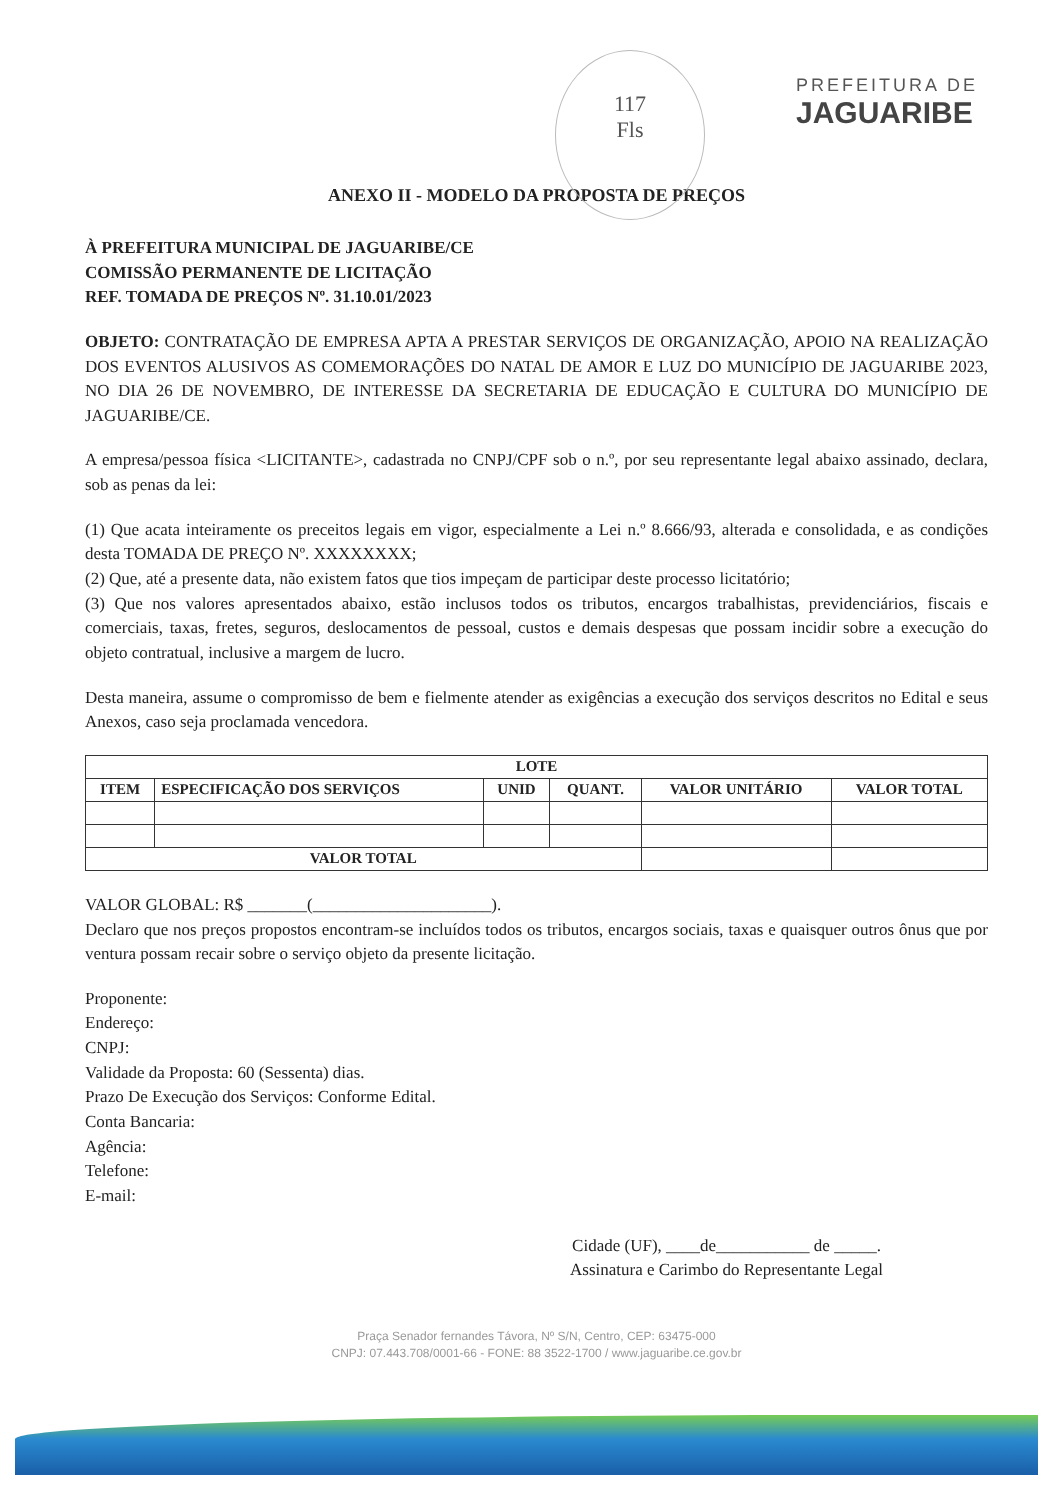117
Fls
PREFEITURA DE
JAGUARIBE
ANEXO II - MODELO DA PROPOSTA DE PREÇOS
À PREFEITURA MUNICIPAL DE JAGUARIBE/CE
COMISSÃO PERMANENTE DE LICITAÇÃO
REF. TOMADA DE PREÇOS Nº. 31.10.01/2023
OBJETO: CONTRATAÇÃO DE EMPRESA APTA A PRESTAR SERVIÇOS DE ORGANIZAÇÃO, APOIO NA REALIZAÇÃO DOS EVENTOS ALUSIVOS AS COMEMORAÇÕES DO NATAL DE AMOR E LUZ DO MUNICÍPIO DE JAGUARIBE 2023, NO DIA 26 DE NOVEMBRO, DE INTERESSE DA SECRETARIA DE EDUCAÇÃO E CULTURA DO MUNICÍPIO DE JAGUARIBE/CE.
A empresa/pessoa física <LICITANTE>, cadastrada no CNPJ/CPF sob o n.º, por seu representante legal abaixo assinado, declara, sob as penas da lei:
(1) Que acata inteiramente os preceitos legais em vigor, especialmente a Lei n.º 8.666/93, alterada e consolidada, e as condições desta TOMADA DE PREÇO Nº. XXXXXXXX;
(2) Que, até a presente data, não existem fatos que tios impeçam de participar deste processo licitatório;
(3) Que nos valores apresentados abaixo, estão inclusos todos os tributos, encargos trabalhistas, previdenciários, fiscais e comerciais, taxas, fretes, seguros, deslocamentos de pessoal, custos e demais despesas que possam incidir sobre a execução do objeto contratual, inclusive a margem de lucro.
Desta maneira, assume o compromisso de bem e fielmente atender as exigências a execução dos serviços descritos no Edital e seus Anexos, caso seja proclamada vencedora.
| LOTE | | | | | |
| --- | --- | --- | --- | --- | --- |
| ITEM | ESPECIFICAÇÃO DOS SERVIÇOS | UNID | QUANT. | VALOR UNITÁRIO | VALOR TOTAL |
| VALOR TOTAL | | | | | |
VALOR GLOBAL: R$ _______(_____________________).
Declaro que nos preços propostos encontram-se incluídos todos os tributos, encargos sociais, taxas e quaisquer outros ônus que por ventura possam recair sobre o serviço objeto da presente licitação.
Proponente:
Endereço:
CNPJ:
Validade da Proposta: 60 (Sessenta) dias.
Prazo De Execução dos Serviços: Conforme Edital.
Conta Bancaria:
Agência:
Telefone:
E-mail:
Cidade (UF), ____de___________ de _____.
Assinatura e Carimbo do Representante Legal
Praça Senador fernandes Távora, Nº S/N, Centro, CEP: 63475-000
CNPJ: 07.443.708/0001-66 - FONE: 88 3522-1700 / www.jaguaribe.ce.gov.br